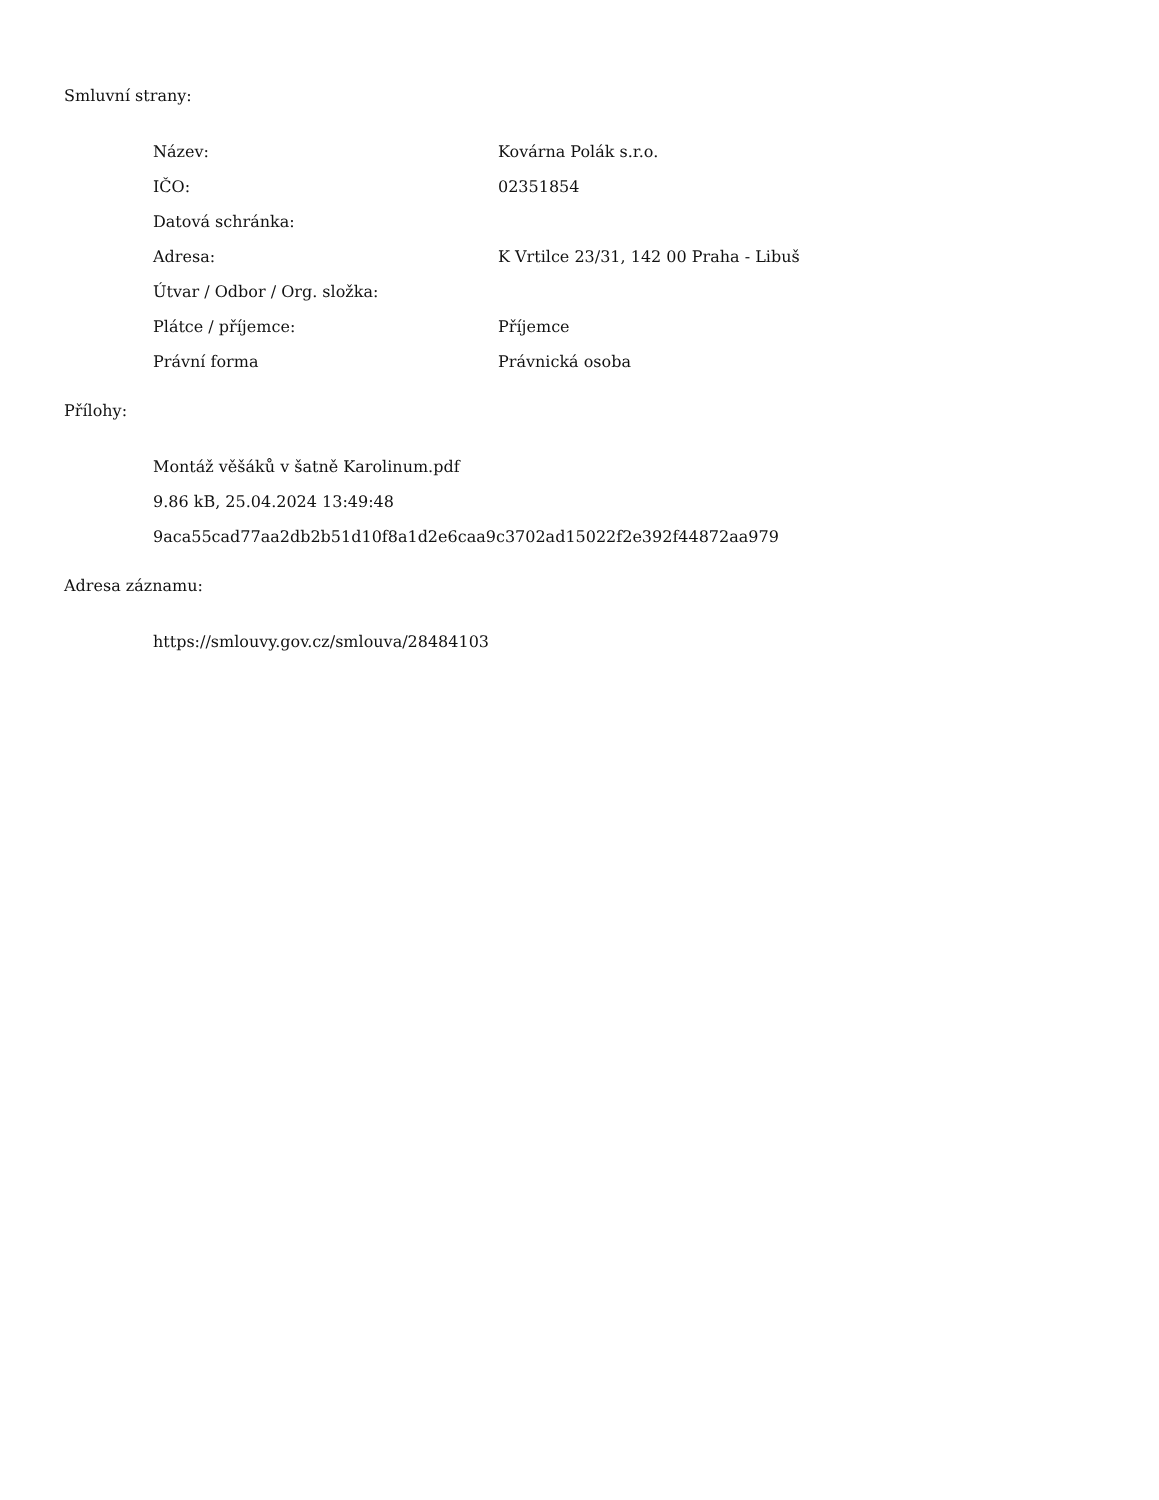Smluvní strany:
| Název: | Kovárna Polák s.r.o. |
| IČO: | 02351854 |
| Datová schránka: | |
| Adresa: | K Vrtilce 23/31, 142 00 Praha - Libuš |
| Útvar / Odbor / Org. složka: | |
| Plátce / příjemce: | Příjemce |
| Právní forma | Právnická osoba |
Přílohy:
Montáž věšáků v šatně Karolinum.pdf
9.86 kB, 25.04.2024 13:49:48
9aca55cad77aa2db2b51d10f8a1d2e6caa9c3702ad15022f2e392f44872aa979
Adresa záznamu:
https://smlouvy.gov.cz/smlouva/28484103